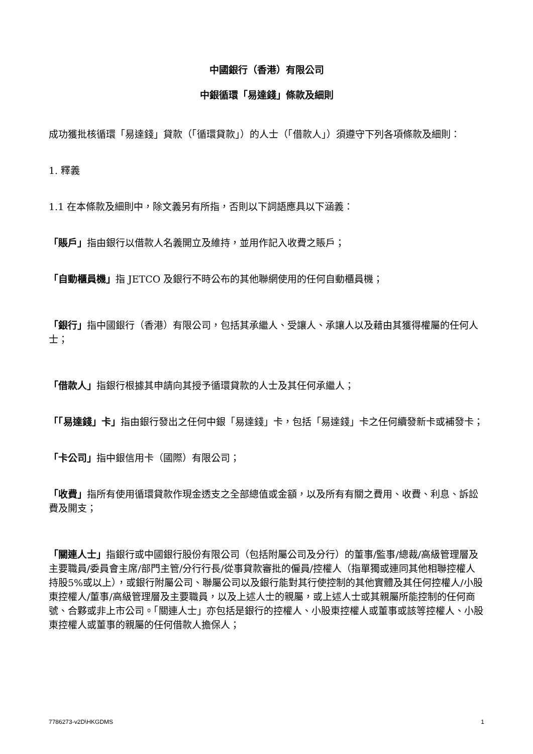中國銀行（香港）有限公司
中銀循環「易達錢」條款及細則
成功獲批核循環「易達錢」貸款（「循環貸款」）的人士（「借款人」）須遵守下列各項條款及細則：
1. 釋義
1.1 在本條款及細則中，除文義另有所指，否則以下詞語應具以下涵義：
「賬戶」指由銀行以借款人名義開立及維持，並用作記入收費之賬戶；
「自動櫃員機」指 JETCO 及銀行不時公布的其他聯網使用的任何自動櫃員機；
「銀行」指中國銀行（香港）有限公司，包括其承繼人、受讓人、承讓人以及藉由其獲得權屬的任何人士；
「借款人」指銀行根據其申請向其授予循環貸款的人士及其任何承繼人；
「「易達錢」卡」指由銀行發出之任何中銀「易達錢」卡，包括「易達錢」卡之任何續發新卡或補發卡；
「卡公司」指中銀信用卡（國際）有限公司；
「收費」指所有使用循環貸款作現金透支之全部總值或金額，以及所有有關之費用、收費、利息、訴訟費及開支；
「關連人士」指銀行或中國銀行股份有限公司（包括附屬公司及分行）的董事/監事/總裁/高級管理層及主要職員/委員會主席/部門主管/分行行長/從事貸款審批的僱員/控權人（指單獨或連同其他相聯控權人持股5%或以上），或銀行附屬公司、聯屬公司以及銀行能對其行使控制的其他實體及其任何控權人/小股東控權人/董事/高級管理層及主要職員，以及上述人士的親屬，或上述人士或其親屬所能控制的任何商號、合夥或非上市公司。「關連人士」亦包括是銀行的控權人、小股東控權人或董事或該等控權人、小股東控權人或董事的親屬的任何借款人擔保人；
7786273-v2D\HKGDMS 1